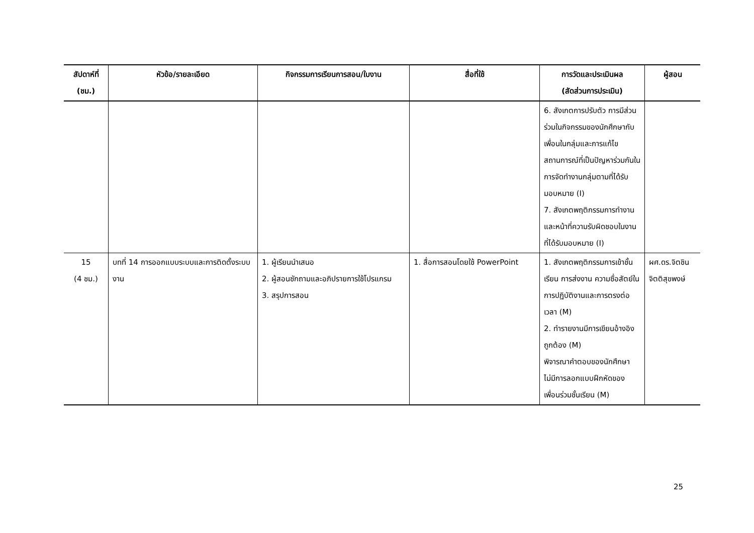| สัปดาห์ที่ (ชม.) | หัวข้อ/รายละเอียด | กิจกรรมการเรียนการสอน/ใบงาน | สื่อที่ใช้ | การวัดและประเมินผล (สัดส่วนการประเมิน) | ผู้สอน |
| --- | --- | --- | --- | --- | --- |
| | | | | 6. สังเกตการปรับตัว การมีส่วนร่วมในกิจกรรมของนักศึกษากับเพื่อนในกลุ่มและการแก้ไขสถานการณ์ที่เป็นปัญหาร่วมกันในการจัดทำงานกลุ่มตามที่ได้รับมอบหมาย (I) 7. สังเกตพฤติกรรมการทำงานและหน้าที่ความรับผิดชอบในงานที่ได้รับมอบหมาย (I) | |
| 15 (4 ชม.) | บทที่ 14 การออกแบบระบบและการติดตั้งระบบงาน | 1. ผู้เรียนนำเสนอ 2. ผู้สอนซักถามและอภิปรายการใช้โปรแกรม 3. สรุปการสอน | 1. สื่อการสอนโดยใช้ PowerPoint | 1. สังเกตพฤติกรรมการเข้าชั้นเรียน การส่งงาน ความซื่อสัตย์ในการปฏิบัติงานและการตรงต่อเวลา (M) 2. ทำรายงานมีการเขียนอ้างอิงถูกต้อง (M) พิจารณาคำตอบของนักศึกษาไม่มีการลอกแบบฝึกหัดของเพื่อนร่วมชั้นเรียน (M) | ผศ.ดร.จิตชิน จิตติสุขพงษ์ |
25